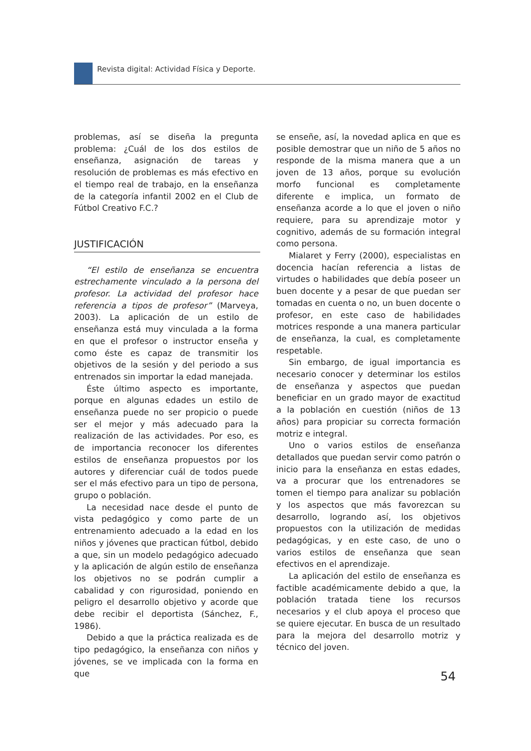Revista digital: Actividad Física y Deporte.
problemas, así se diseña la pregunta problema: ¿Cuál de los dos estilos de enseñanza, asignación de tareas y resolución de problemas es más efectivo en el tiempo real de trabajo, en la enseñanza de la categoría infantil 2002 en el Club de Fútbol Creativo F.C.?
JUSTIFICACIÓN
“El estilo de enseñanza se encuentra estrechamente vinculado a la persona del profesor. La actividad del profesor hace referencia a tipos de profesor” (Marveya, 2003). La aplicación de un estilo de enseñanza está muy vinculada a la forma en que el profesor o instructor enseña y como éste es capaz de transmitir los objetivos de la sesión y del periodo a sus entrenados sin importar la edad manejada.
Éste último aspecto es importante, porque en algunas edades un estilo de enseñanza puede no ser propicio o puede ser el mejor y más adecuado para la realización de las actividades. Por eso, es de importancia reconocer los diferentes estilos de enseñanza propuestos por los autores y diferenciar cuál de todos puede ser el más efectivo para un tipo de persona, grupo o población.
La necesidad nace desde el punto de vista pedagógico y como parte de un entrenamiento adecuado a la edad en los niños y jóvenes que practican fútbol, debido a que, sin un modelo pedagógico adecuado y la aplicación de algún estilo de enseñanza los objetivos no se podrán cumplir a cabalidad y con rigurosidad, poniendo en peligro el desarrollo objetivo y acorde que debe recibir el deportista (Sánchez, F., 1986).
Debido a que la práctica realizada es de tipo pedagógico, la enseñanza con niños y jóvenes, se ve implicada con la forma en que
se enseñe, así, la novedad aplica en que es posible demostrar que un niño de 5 años no responde de la misma manera que a un joven de 13 años, porque su evolución morfo funcional es completamente diferente e implica, un formato de enseñanza acorde a lo que el joven o niño requiere, para su aprendizaje motor y cognitivo, además de su formación integral como persona.
Mialaret y Ferry (2000), especialistas en docencia hacían referencia a listas de virtudes o habilidades que debía poseer un buen docente y a pesar de que puedan ser tomadas en cuenta o no, un buen docente o profesor, en este caso de habilidades motrices responde a una manera particular de enseñanza, la cual, es completamente respetable.
Sin embargo, de igual importancia es necesario conocer y determinar los estilos de enseñanza y aspectos que puedan beneficiar en un grado mayor de exactitud a la población en cuestión (niños de 13 años) para propiciar su correcta formación motriz e integral.
Uno o varios estilos de enseñanza detallados que puedan servir como patrón o inicio para la enseñanza en estas edades, va a procurar que los entrenadores se tomen el tiempo para analizar su población y los aspectos que más favorezcan su desarrollo, logrando así, los objetivos propuestos con la utilización de medidas pedagógicas, y en este caso, de uno o varios estilos de enseñanza que sean efectivos en el aprendizaje.
La aplicación del estilo de enseñanza es factible académicamente debido a que, la población tratada tiene los recursos necesarios y el club apoya el proceso que se quiere ejecutar. En busca de un resultado para la mejora del desarrollo motriz y técnico del joven.
54